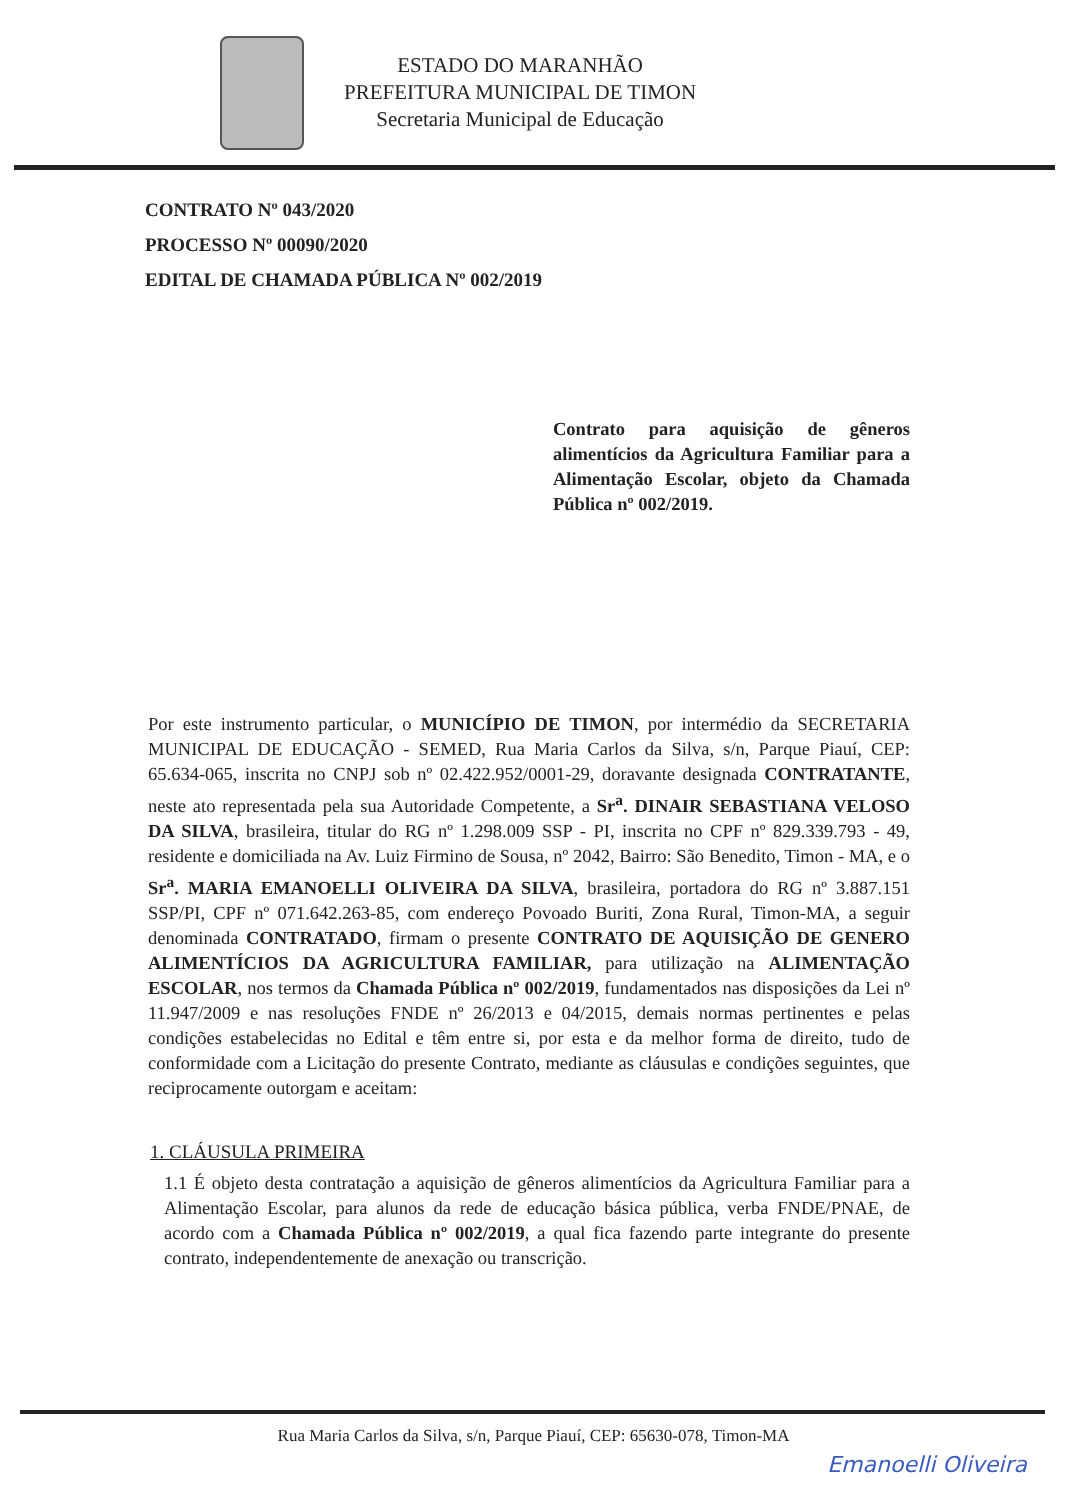ESTADO DO MARANHÃO
PREFEITURA MUNICIPAL DE TIMON
Secretaria Municipal de Educação
CONTRATO Nº 043/2020
PROCESSO Nº 00090/2020
EDITAL DE CHAMADA PÚBLICA Nº 002/2019
Contrato para aquisição de gêneros alimentícios da Agricultura Familiar para a Alimentação Escolar, objeto da Chamada Pública nº 002/2019.
Por este instrumento particular, o MUNICÍPIO DE TIMON, por intermédio da SECRETARIA MUNICIPAL DE EDUCAÇÃO - SEMED, Rua Maria Carlos da Silva, s/n, Parque Piauí, CEP: 65.634-065, inscrita no CNPJ sob nº 02.422.952/0001-29, doravante designada CONTRATANTE, neste ato representada pela sua Autoridade Competente, a Sr<sup>a</sup>. DINAIR SEBASTIANA VELOSO DA SILVA, brasileira, titular do RG nº 1.298.009 SSP - PI, inscrita no CPF nº 829.339.793 - 49, residente e domiciliada na Av. Luiz Firmino de Sousa, nº 2042, Bairro: São Benedito, Timon - MA, e o Sr<sup>a</sup>. MARIA EMANOELLI OLIVEIRA DA SILVA, brasileira, portadora do RG nº 3.887.151 SSP/PI, CPF nº 071.642.263-85, com endereço Povoado Buriti, Zona Rural, Timon-MA, a seguir denominada CONTRATADO, firmam o presente CONTRATO DE AQUISIÇÃO DE GENERO ALIMENTÍCIOS DA AGRICULTURA FAMILIAR, para utilização na ALIMENTAÇÃO ESCOLAR, nos termos da Chamada Pública nº 002/2019, fundamentados nas disposições da Lei nº 11.947/2009 e nas resoluções FNDE nº 26/2013 e 04/2015, demais normas pertinentes e pelas condições estabelecidas no Edital e têm entre si, por esta e da melhor forma de direito, tudo de conformidade com a Licitação do presente Contrato, mediante as cláusulas e condições seguintes, que reciprocamente outorgam e aceitam:
1. CLÁUSULA PRIMEIRA
1.1 É objeto desta contratação a aquisição de gêneros alimentícios da Agricultura Familiar para a Alimentação Escolar, para alunos da rede de educação básica pública, verba FNDE/PNAE, de acordo com a Chamada Pública nº 002/2019, a qual fica fazendo parte integrante do presente contrato, independentemente de anexação ou transcrição.
Rua Maria Carlos da Silva, s/n, Parque Piauí, CEP: 65630-078, Timon-MA
Emanoelli Oliveira